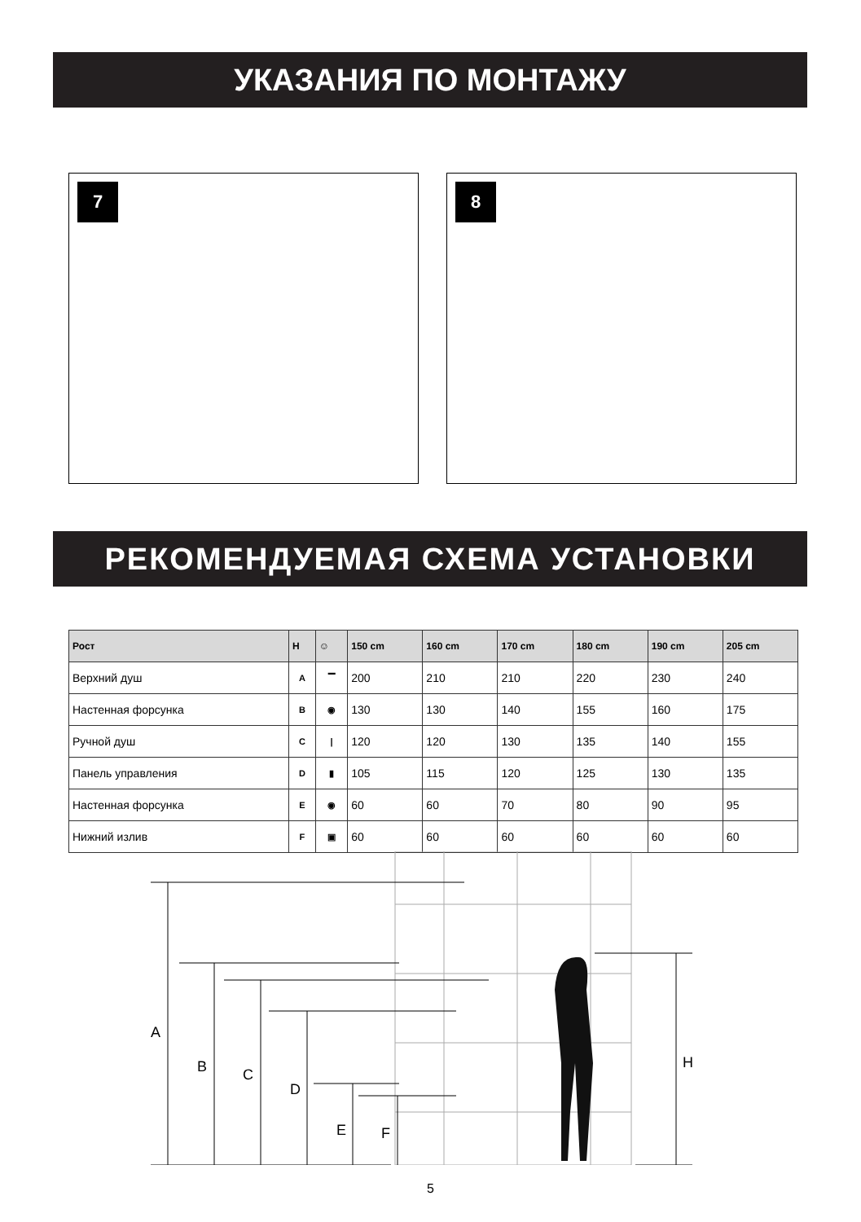УКАЗАНИЯ ПО МОНТАЖУ
7 8
РЕКОМЕНДУЕМАЯ СХЕМА УСТАНОВКИ
| Рост | H | ☺ | 150 cm | 160 cm | 170 cm | 180 cm | 190 cm | 205 cm |
| --- | --- | --- | --- | --- | --- | --- | --- | --- |
| Верхний душ | A | ▔ | 200 | 210 | 210 | 220 | 230 | 240 |
| Настенная форсунка | B | ◉ | 130 | 130 | 140 | 155 | 160 | 175 |
| Ручной душ | C | / | 120 | 120 | 130 | 135 | 140 | 155 |
| Панель управления | D | ▮ | 105 | 115 | 120 | 125 | 130 | 135 |
| Настенная форсунка | E | ◉ | 60 | 60 | 70 | 80 | 90 | 95 |
| Нижний излив | F | ▣ | 60 | 60 | 60 | 60 | 60 | 60 |
A
B
C
D
E
F
H
5